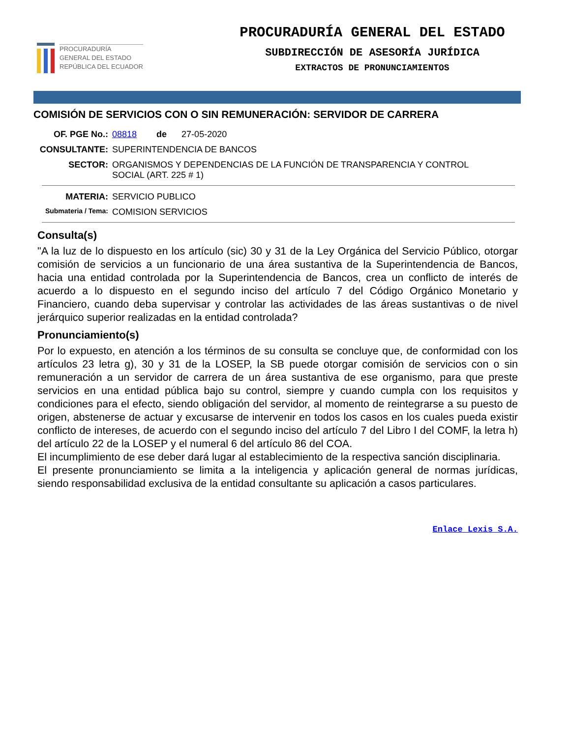PROCURADURÍA
GENERAL DEL ESTADO
REPÚBLICA DEL ECUADOR
PROCURADURÍA GENERAL DEL ESTADO
SUBDIRECCIÓN DE ASESORÍA JURÍDICA
EXTRACTOS DE PRONUNCIAMIENTOS
COMISIÓN DE SERVICIOS CON O SIN REMUNERACIÓN: SERVIDOR DE CARRERA
OF. PGE No.: 08818 de 27-05-2020
CONSULTANTE: SUPERINTENDENCIA DE BANCOS
SECTOR: ORGANISMOS Y DEPENDENCIAS DE LA FUNCIÓN DE TRANSPARENCIA Y CONTROL
SOCIAL (ART. 225 # 1)
MATERIA: SERVICIO PUBLICO
Submateria / Tema:
COMISION SERVICIOS
Consulta(s)
"A la luz de lo dispuesto en los artículo (sic) 30 y 31 de la Ley Orgánica del Servicio Público, otorgar comisión de servicios a un funcionario de una área sustantiva de la Superintendencia de Bancos, hacia una entidad controlada por la Superintendencia de Bancos, crea un conflicto de interés de acuerdo a lo dispuesto en el segundo inciso del artículo 7 del Código Orgánico Monetario y Financiero, cuando deba supervisar y controlar las actividades de las áreas sustantivas o de nivel jerárquico superior realizadas en la entidad controlada?
Pronunciamiento(s)
Por lo expuesto, en atención a los términos de su consulta se concluye que, de conformidad con los artículos 23 letra g), 30 y 31 de la LOSEP, la SB puede otorgar comisión de servicios con o sin remuneración a un servidor de carrera de un área sustantiva de ese organismo, para que preste servicios en una entidad pública bajo su control, siempre y cuando cumpla con los requisitos y condiciones para el efecto, siendo obligación del servidor, al momento de reintegrarse a su puesto de origen, abstenerse de actuar y excusarse de intervenir en todos los casos en los cuales pueda existir conflicto de intereses, de acuerdo con el segundo inciso del artículo 7 del Libro I del COMF, la letra h) del artículo 22 de la LOSEP y el numeral 6 del artículo 86 del COA.
El incumplimiento de ese deber dará lugar al establecimiento de la respectiva sanción disciplinaria.
El presente pronunciamiento se limita a la inteligencia y aplicación general de normas jurídicas, siendo responsabilidad exclusiva de la entidad consultante su aplicación a casos particulares.
Enlace Lexis S.A.